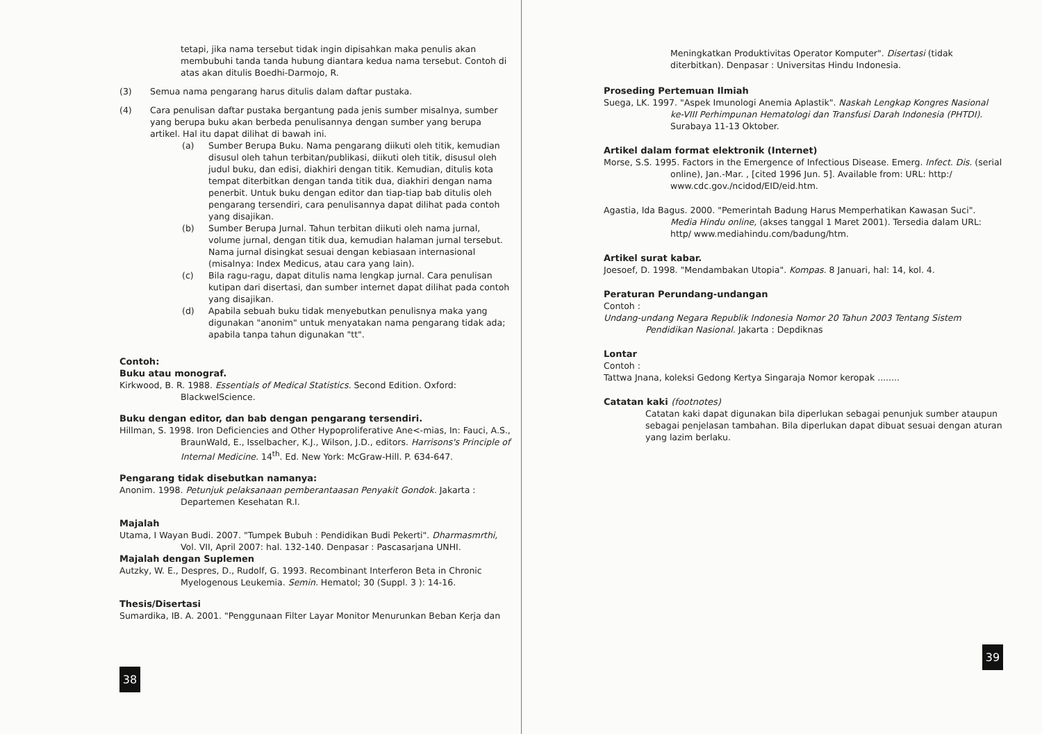tetapi, jika nama tersebut tidak ingin dipisahkan maka penulis akan membubuhi tanda tanda hubung diantara kedua nama tersebut. Contoh di atas akan ditulis Boedhi-Darmojo, R.
(3) Semua nama pengarang harus ditulis dalam daftar pustaka.
(4) Cara penulisan daftar pustaka bergantung pada jenis sumber misalnya, sumber yang berupa buku akan berbeda penulisannya dengan sumber yang berupa artikel. Hal itu dapat dilihat di bawah ini.
(a) Sumber Berupa Buku. Nama pengarang diikuti oleh titik, kemudian disusul oleh tahun terbitan/publikasi, diikuti oleh titik, disusul oleh judul buku, dan edisi, diakhiri dengan titik. Kemudian, ditulis kota tempat diterbitkan dengan tanda titik dua, diakhiri dengan nama penerbit. Untuk buku dengan editor dan tiap-tiap bab ditulis oleh pengarang tersendiri, cara penulisannya dapat dilihat pada contoh yang disajikan.
(b) Sumber Berupa Jurnal. Tahun terbitan diikuti oleh nama jurnal, volume jurnal, dengan titik dua, kemudian halaman jurnal tersebut. Nama jurnal disingkat sesuai dengan kebiasaan internasional (misalnya: Index Medicus, atau cara yang lain).
(c) Bila ragu-ragu, dapat ditulis nama lengkap jurnal. Cara penulisan kutipan dari disertasi, dan sumber internet dapat dilihat pada contoh yang disajikan.
(d) Apabila sebuah buku tidak menyebutkan penulisnya maka yang digunakan "anonim" untuk menyatakan nama pengarang tidak ada; apabila tanpa tahun digunakan "tt".
Contoh:
Buku atau monograf.
Kirkwood, B. R. 1988. Essentials of Medical Statistics. Second Edition. Oxford: BlackwelScience.
Buku dengan editor, dan bab dengan pengarang tersendiri.
Hillman, S. 1998. Iron Deficiencies and Other Hypoproliferative Ane<-mias, In: Fauci, A.S., BraunWald, E., Isselbacher, K.J., Wilson, J.D., editors. Harrisons's Principle of Internal Medicine. 14<sup>th</sup>. Ed. New York: McGraw-Hill. P. 634-647.
Pengarang tidak disebutkan namanya:
Anonim. 1998. Petunjuk pelaksanaan pemberantaasan Penyakit Gondok. Jakarta : Departemen Kesehatan R.I.
Majalah
Utama, I Wayan Budi. 2007. "Tumpek Bubuh : Pendidikan Budi Pekerti". Dharmasmrthi, Vol. VII, April 2007: hal. 132-140. Denpasar : Pascasarjana UNHI.
Majalah dengan Suplemen
Autzky, W. E., Despres, D., Rudolf, G. 1993. Recombinant Interferon Beta in Chronic Myelogenous Leukemia. Semin. Hematol; 30 (Suppl. 3 ): 14-16.
Thesis/Disertasi
Sumardika, IB. A. 2001. "Penggunaan Filter Layar Monitor Menurunkan Beban Kerja dan
38
Meningkatkan Produktivitas Operator Komputer". Disertasi (tidak diterbitkan). Denpasar : Universitas Hindu Indonesia.
Proseding Pertemuan Ilmiah
Suega, LK. 1997. "Aspek Imunologi Anemia Aplastik". Naskah Lengkap Kongres Nasional ke-VIII Perhimpunan Hematologi dan Transfusi Darah Indonesia (PHTDI). Surabaya 11-13 Oktober.
Artikel dalam format elektronik (Internet)
Morse, S.S. 1995. Factors in the Emergence of Infectious Disease. Emerg. Infect. Dis. (serial online), Jan.-Mar. , [cited 1996 Jun. 5]. Available from: URL: http:/ www.cdc.gov./ncidod/EID/eid.htm.
Agastia, Ida Bagus. 2000. "Pemerintah Badung Harus Memperhatikan Kawasan Suci". Media Hindu online, (akses tanggal 1 Maret 2001). Tersedia dalam URL: http/ www.mediahindu.com/badung/htm.
Artikel surat kabar.
Joesoef, D. 1998. "Mendambakan Utopia". Kompas. 8 Januari, hal: 14, kol. 4.
Peraturan Perundang-undangan
Contoh :
Undang-undang Negara Republik Indonesia Nomor 20 Tahun 2003 Tentang Sistem Pendidikan Nasional. Jakarta : Depdiknas
Lontar
Contoh :
Tattwa Jnana, koleksi Gedong Kertya Singaraja Nomor keropak ........
Catatan kaki (footnotes)
Catatan kaki dapat digunakan bila diperlukan sebagai penunjuk sumber ataupun sebagai penjelasan tambahan. Bila diperlukan dapat dibuat sesuai dengan aturan yang lazim berlaku.
39